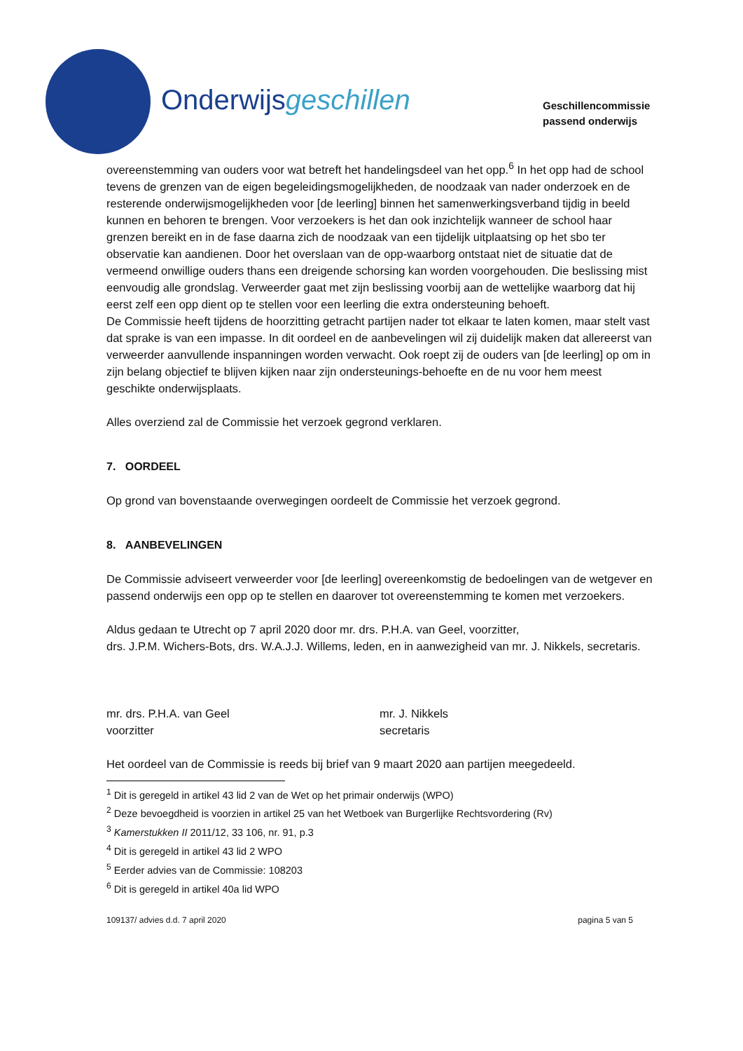Onderwijsgeschillen
Geschillencommissie
passend onderwijs
overeenstemming van ouders voor wat betreft het handelingsdeel van het opp.<sup>6</sup> In het opp had de school tevens de grenzen van de eigen begeleidingsmogelijkheden, de noodzaak van nader onderzoek en de resterende onderwijsmogelijkheden voor [de leerling] binnen het samenwerkingsverband tijdig in beeld kunnen en behoren te brengen. Voor verzoekers is het dan ook inzichtelijk wanneer de school haar grenzen bereikt en in de fase daarna zich de noodzaak van een tijdelijk uitplaatsing op het sbo ter observatie kan aandienen. Door het overslaan van de opp-waarborg ontstaat niet de situatie dat de vermeend onwillige ouders thans een dreigende schorsing kan worden voorgehouden. Die beslissing mist eenvoudig alle grondslag. Verweerder gaat met zijn beslissing voorbij aan de wettelijke waarborg dat hij eerst zelf een opp dient op te stellen voor een leerling die extra ondersteuning behoeft.
De Commissie heeft tijdens de hoorzitting getracht partijen nader tot elkaar te laten komen, maar stelt vast dat sprake is van een impasse. In dit oordeel en de aanbevelingen wil zij duidelijk maken dat allereerst van verweerder aanvullende inspanningen worden verwacht. Ook roept zij de ouders van [de leerling] op om in zijn belang objectief te blijven kijken naar zijn ondersteunings-behoefte en de nu voor hem meest geschikte onderwijsplaats.
Alles overziend zal de Commissie het verzoek gegrond verklaren.
7. OORDEEL
Op grond van bovenstaande overwegingen oordeelt de Commissie het verzoek gegrond.
8. AANBEVELINGEN
De Commissie adviseert verweerder voor [de leerling] overeenkomstig de bedoelingen van de wetgever en passend onderwijs een opp op te stellen en daarover tot overeenstemming te komen met verzoekers.
Aldus gedaan te Utrecht op 7 april 2020 door mr. drs. P.H.A. van Geel, voorzitter,
drs. J.P.M. Wichers-Bots, drs. W.A.J.J. Willems, leden, en in aanwezigheid van mr. J. Nikkels, secretaris.
mr. drs. P.H.A. van Geel
voorzitter
mr. J. Nikkels
secretaris
Het oordeel van de Commissie is reeds bij brief van 9 maart 2020 aan partijen meegedeeld.
<sup>1</sup> Dit is geregeld in artikel 43 lid 2 van de Wet op het primair onderwijs (WPO)
<sup>2</sup> Deze bevoegdheid is voorzien in artikel 25 van het Wetboek van Burgerlijke Rechtsvordering (Rv)
<sup>3</sup> Kamerstukken II 2011/12, 33 106, nr. 91, p.3
<sup>4</sup> Dit is geregeld in artikel 43 lid 2 WPO
<sup>5</sup> Eerder advies van de Commissie: 108203
<sup>6</sup> Dit is geregeld in artikel 40a lid WPO
109137/ advies d.d. 7 april 2020 pagina 5 van 5